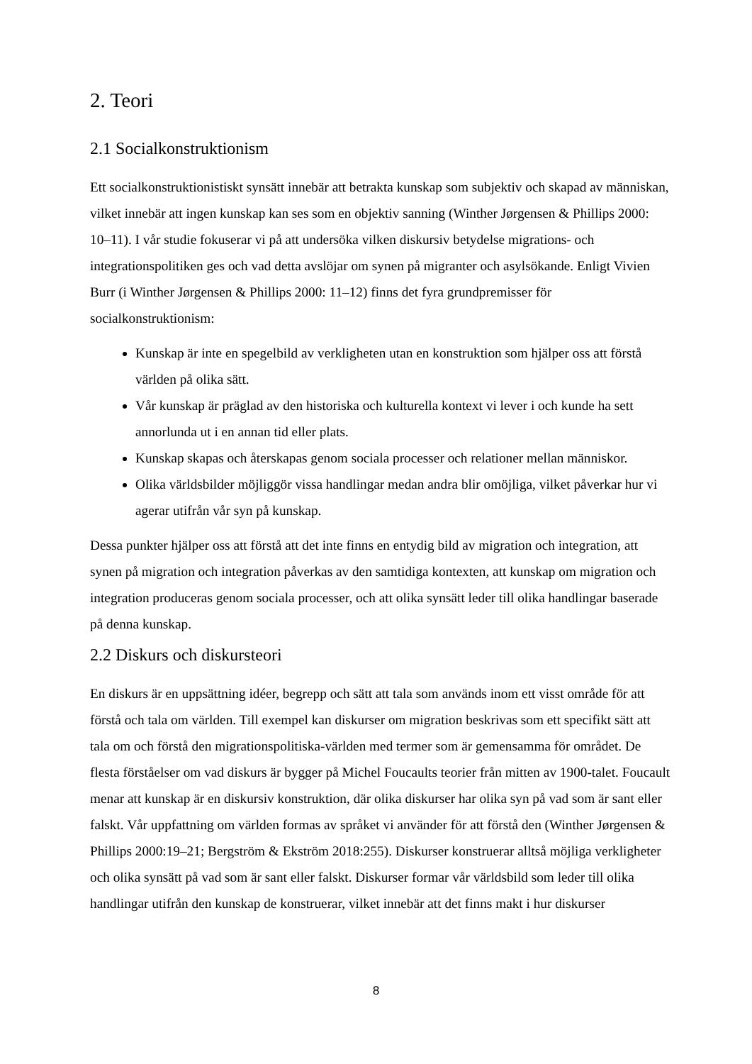2. Teori
2.1 Socialkonstruktionism
Ett socialkonstruktionistiskt synsätt innebär att betrakta kunskap som subjektiv och skapad av människan, vilket innebär att ingen kunskap kan ses som en objektiv sanning (Winther Jørgensen & Phillips 2000: 10–11). I vår studie fokuserar vi på att undersöka vilken diskursiv betydelse migrations- och integrationspolitiken ges och vad detta avslöjar om synen på migranter och asylsökande. Enligt Vivien Burr (i Winther Jørgensen & Phillips 2000: 11–12) finns det fyra grundpremisser för socialkonstruktionism:
Kunskap är inte en spegelbild av verkligheten utan en konstruktion som hjälper oss att förstå världen på olika sätt.
Vår kunskap är präglad av den historiska och kulturella kontext vi lever i och kunde ha sett annorlunda ut i en annan tid eller plats.
Kunskap skapas och återskapas genom sociala processer och relationer mellan människor.
Olika världsbilder möjliggör vissa handlingar medan andra blir omöjliga, vilket påverkar hur vi agerar utifrån vår syn på kunskap.
Dessa punkter hjälper oss att förstå att det inte finns en entydig bild av migration och integration, att synen på migration och integration påverkas av den samtidiga kontexten, att kunskap om migration och integration produceras genom sociala processer, och att olika synsätt leder till olika handlingar baserade på denna kunskap.
2.2 Diskurs och diskursteori
En diskurs är en uppsättning idéer, begrepp och sätt att tala som används inom ett visst område för att förstå och tala om världen. Till exempel kan diskurser om migration beskrivas som ett specifikt sätt att tala om och förstå den migrationspolitiska-världen med termer som är gemensamma för området. De flesta förståelser om vad diskurs är bygger på Michel Foucaults teorier från mitten av 1900-talet. Foucault menar att kunskap är en diskursiv konstruktion, där olika diskurser har olika syn på vad som är sant eller falskt. Vår uppfattning om världen formas av språket vi använder för att förstå den (Winther Jørgensen & Phillips 2000:19–21; Bergström & Ekström 2018:255). Diskurser konstruerar alltså möjliga verkligheter och olika synsätt på vad som är sant eller falskt. Diskurser formar vår världsbild som leder till olika handlingar utifrån den kunskap de konstruerar, vilket innebär att det finns makt i hur diskurser
8